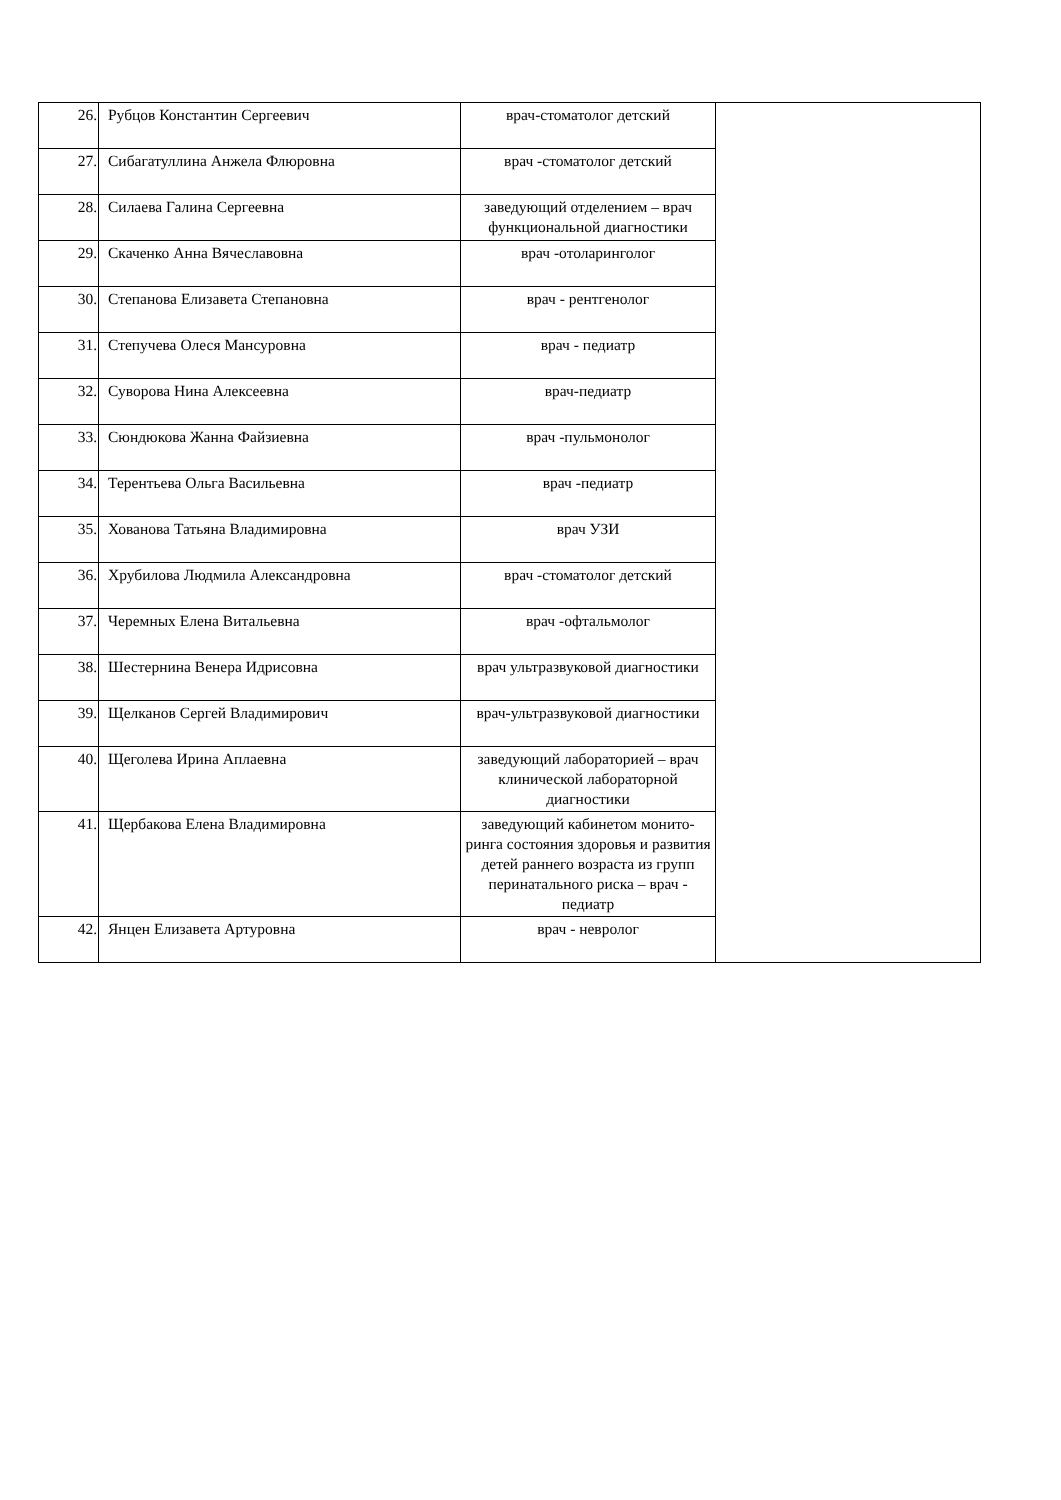| 26. | Рубцов Константин Сергеевич | врач-стоматолог детский | |
| 27. | Сибагатуллина Анжела Флюровна | врач -стоматолог детский | |
| 28. | Силаева Галина Сергеевна | заведующий отделением – врач функциональной диагностики | |
| 29. | Скаченко Анна Вячеславовна | врач -отоларинголог | |
| 30. | Степанова Елизавета Степановна | врач - рентгенолог | |
| 31. | Степучева Олеся Мансуровна | врач - педиатр | |
| 32. | Суворова Нина Алексеевна | врач-педиатр | |
| 33. | Сюндюкова Жанна Файзиевна | врач -пульмонолог | |
| 34. | Терентьева Ольга Васильевна | врач -педиатр | |
| 35. | Хованова Татьяна Владимировна | врач УЗИ | |
| 36. | Хрубилова Людмила Александровна | врач -стоматолог детский | |
| 37. | Черемных Елена Витальевна | врач -офтальмолог | |
| 38. | Шестернина Венера Идрисовна | врач ультразвуковой диагностики | |
| 39. | Щелканов Сергей Владимирович | врач-ультразвуковой диагностики | |
| 40. | Щеголева Ирина Аплаевна | заведующий лабораторией – врач клинической лабораторной диагностики | |
| 41. | Щербакова Елена Владимировна | заведующий кабинетом монито-ринга состояния здоровья и развития детей раннего возраста из групп перинатального риска – врач - педиатр | |
| 42. | Янцен Елизавета Артуровна | врач - невролог | |